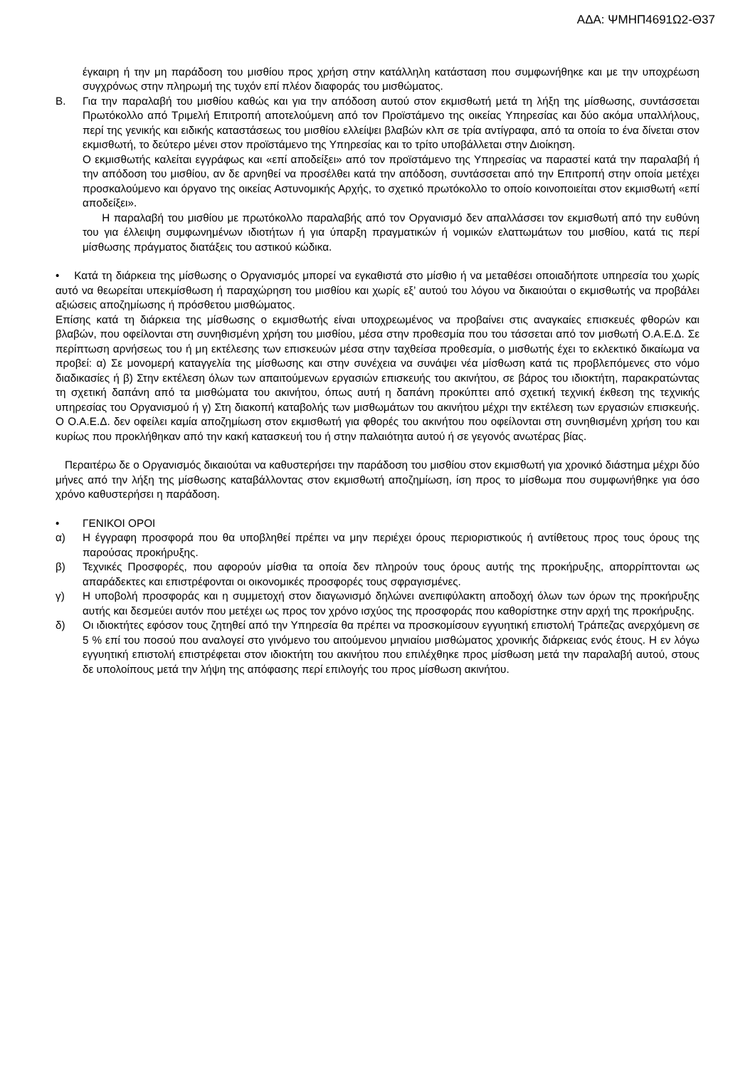ΑΔΑ: ΨΜΗΠ4691Ω2-Θ37
έγκαιρη ή την μη παράδοση του μισθίου προς χρήση στην κατάλληλη κατάσταση που συμφωνήθηκε και με την υποχρέωση συγχρόνως στην πληρωμή της τυχόν επί πλέον διαφοράς του μισθώματος.
Β. Για την παραλαβή του μισθίου καθώς και για την απόδοση αυτού στον εκμισθωτή μετά τη λήξη της μίσθωσης, συντάσσεται Πρωτόκολλο από Τριμελή Επιτροπή αποτελούμενη από τον Προϊστάμενο της οικείας Υπηρεσίας και δύο ακόμα υπαλλήλους, περί της γενικής και ειδικής καταστάσεως του μισθίου ελλείψει βλαβών κλπ σε τρία αντίγραφα, από τα οποία το ένα δίνεται στον εκμισθωτή, το δεύτερο μένει στον προϊστάμενο της Υπηρεσίας και το τρίτο υποβάλλεται στην Διοίκηση.
Ο εκμισθωτής καλείται εγγράφως και «επί αποδείξει» από τον προϊστάμενο της Υπηρεσίας να παραστεί κατά την παραλαβή ή την απόδοση του μισθίου, αν δε αρνηθεί να προσέλθει κατά την απόδοση, συντάσσεται από την Επιτροπή στην οποία μετέχει προσκαλούμενο και όργανο της οικείας Αστυνομικής Αρχής, το σχετικό πρωτόκολλο το οποίο κοινοποιείται στον εκμισθωτή «επί αποδείξει».
Η παραλαβή του μισθίου με πρωτόκολλο παραλαβής από τον Οργανισμό δεν απαλλάσσει τον εκμισθωτή από την ευθύνη του για έλλειψη συμφωνημένων ιδιοτήτων ή για ύπαρξη πραγματικών ή νομικών ελαττωμάτων του μισθίου, κατά τις περί μίσθωσης πράγματος διατάξεις του αστικού κώδικα.
• Κατά τη διάρκεια της μίσθωσης ο Οργανισμός μπορεί να εγκαθιστά στο μίσθιο ή να μεταθέσει οποιαδήποτε υπηρεσία του χωρίς αυτό να θεωρείται υπεκμίσθωση ή παραχώρηση του μισθίου και χωρίς εξ’ αυτού του λόγου να δικαιούται ο εκμισθωτής να προβάλει αξιώσεις αποζημίωσης ή πρόσθετου μισθώματος.
Επίσης κατά τη διάρκεια της μίσθωσης ο εκμισθωτής είναι υποχρεωμένος να προβαίνει στις αναγκαίες επισκευές φθορών και βλαβών, που οφείλονται στη συνηθισμένη χρήση του μισθίου, μέσα στην προθεσμία που του τάσσεται από τον μισθωτή Ο.Α.Ε.Δ. Σε περίπτωση αρνήσεως του ή μη εκτέλεσης των επισκευών μέσα στην ταχθείσα προθεσμία, ο μισθωτής έχει το εκλεκτικό δικαίωμα να προβεί: α) Σε μονομερή καταγγελία της μίσθωσης και στην συνέχεια να συνάψει νέα μίσθωση κατά τις προβλεπόμενες στο νόμο διαδικασίες ή β) Στην εκτέλεση όλων των απαιτούμενων εργασιών επισκευής του ακινήτου, σε βάρος του ιδιοκτήτη, παρακρατώντας τη σχετική δαπάνη από τα μισθώματα του ακινήτου, όπως αυτή η δαπάνη προκύπτει από σχετική τεχνική έκθεση της τεχνικής υπηρεσίας του Οργανισμού ή γ) Στη διακοπή καταβολής των μισθωμάτων του ακινήτου μέχρι την εκτέλεση των εργασιών επισκευής. Ο Ο.Α.Ε.Δ. δεν οφείλει καμία αποζημίωση στον εκμισθωτή για φθορές του ακινήτου που οφείλονται στη συνηθισμένη χρήση του και κυρίως που προκλήθηκαν από την κακή κατασκευή του ή στην παλαιότητα αυτού ή σε γεγονός ανωτέρας βίας.
Περαιτέρω δε ο Οργανισμός δικαιούται να καθυστερήσει την παράδοση του μισθίου στον εκμισθωτή για χρονικό διάστημα μέχρι δύο μήνες από την λήξη της μίσθωσης καταβάλλοντας στον εκμισθωτή αποζημίωση, ίση προς το μίσθωμα που συμφωνήθηκε για όσο χρόνο καθυστερήσει η παράδοση.
• ΓΕΝΙΚΟΙ ΟΡΟΙ
α) Η έγγραφη προσφορά που θα υποβληθεί πρέπει να μην περιέχει όρους περιοριστικούς ή αντίθετους προς τους όρους της παρούσας προκήρυξης.
β) Τεχνικές Προσφορές, που αφορούν μίσθια τα οποία δεν πληρούν τους όρους αυτής της προκήρυξης, απορρίπτονται ως απαράδεκτες και επιστρέφονται οι οικονομικές προσφορές τους σφραγισμένες.
γ) Η υποβολή προσφοράς και η συμμετοχή στον διαγωνισμό δηλώνει ανεπιφύλακτη αποδοχή όλων των όρων της προκήρυξης αυτής και δεσμεύει αυτόν που μετέχει ως προς τον χρόνο ισχύος της προσφοράς που καθορίστηκε στην αρχή της προκήρυξης.
δ) Οι ιδιοκτήτες εφόσον τους ζητηθεί από την Υπηρεσία θα πρέπει να προσκομίσουν εγγυητική επιστολή Τράπεζας ανερχόμενη σε 5 % επί του ποσού που αναλογεί στο γινόμενο του αιτούμενου μηνιαίου μισθώματος χρονικής διάρκειας ενός έτους. Η εν λόγω εγγυητική επιστολή επιστρέφεται στον ιδιοκτήτη του ακινήτου που επιλέχθηκε προς μίσθωση μετά την παραλαβή αυτού, στους δε υπολοίπους μετά την λήψη της απόφασης περί επιλογής του προς μίσθωση ακινήτου.